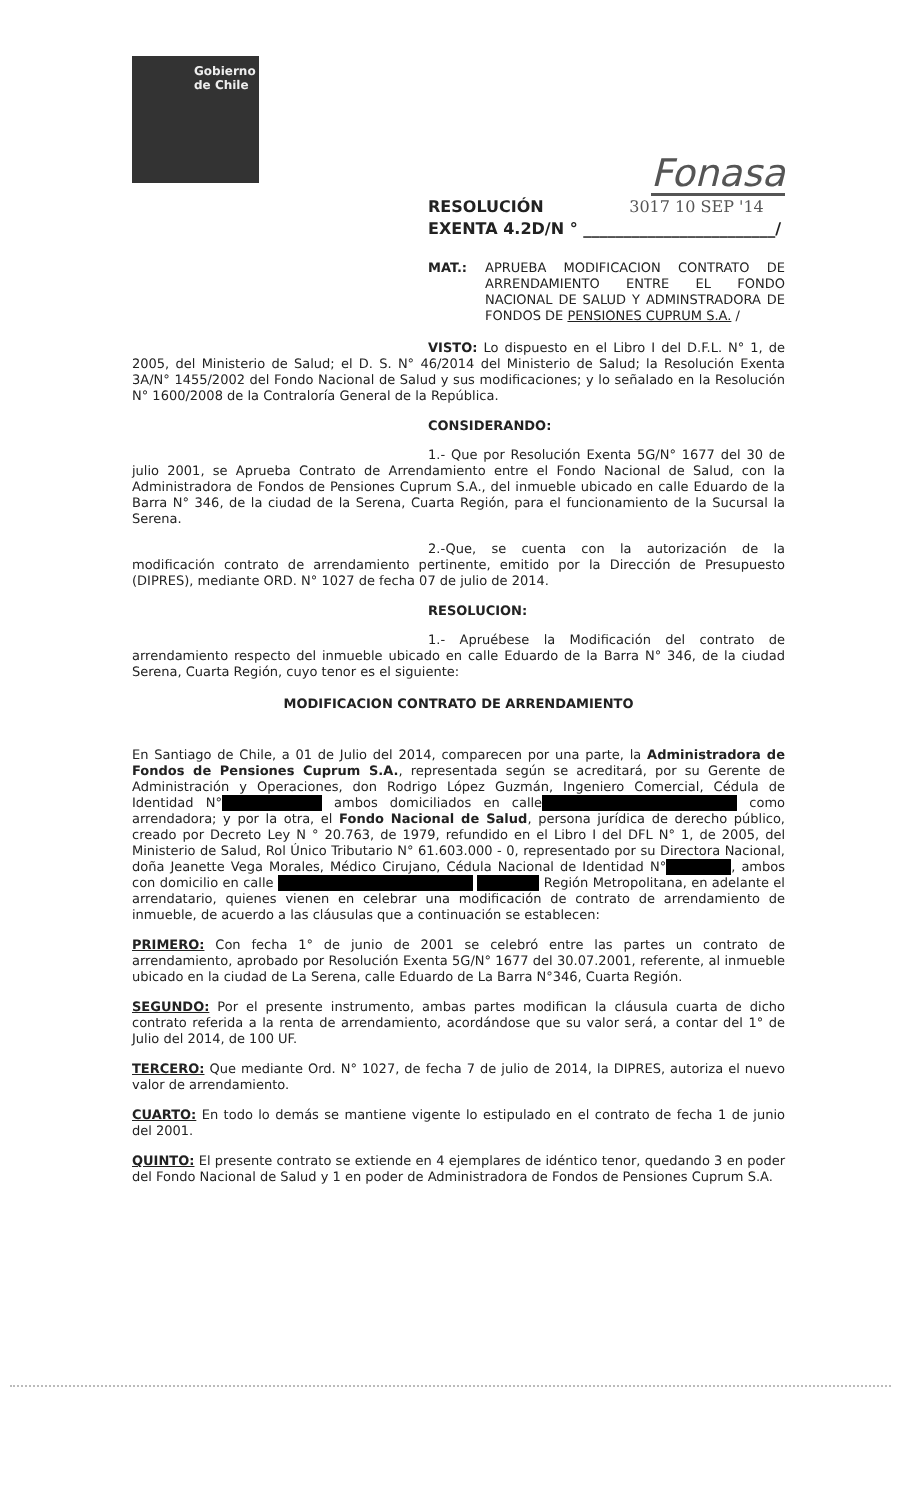Gobierno
de Chile
Fonasa
RESOLUCIÓN 3017 10 SEP '14
EXENTA 4.2D/N ° ________________________/
MAT.: APRUEBA MODIFICACION CONTRATO DE ARRENDAMIENTO ENTRE EL FONDO NACIONAL DE SALUD Y ADMINSTRADORA DE FONDOS DE PENSIONES CUPRUM S.A. /
VISTO: Lo dispuesto en el Libro I del D.F.L. N° 1, de 2005, del Ministerio de Salud; el D. S. N° 46/2014 del Ministerio de Salud; la Resolución Exenta 3A/N° 1455/2002 del Fondo Nacional de Salud y sus modificaciones; y lo señalado en la Resolución N° 1600/2008 de la Contraloría General de la República.
CONSIDERANDO:
1.- Que por Resolución Exenta 5G/N° 1677 del 30 de julio 2001, se Aprueba Contrato de Arrendamiento entre el Fondo Nacional de Salud, con la Administradora de Fondos de Pensiones Cuprum S.A., del inmueble ubicado en calle Eduardo de la Barra N° 346, de la ciudad de la Serena, Cuarta Región, para el funcionamiento de la Sucursal la Serena.
2.-Que, se cuenta con la autorización de la modificación contrato de arrendamiento pertinente, emitido por la Dirección de Presupuesto (DIPRES), mediante ORD. N° 1027 de fecha 07 de julio de 2014.
RESOLUCION:
1.- Apruébese la Modificación del contrato de arrendamiento respecto del inmueble ubicado en calle Eduardo de la Barra N° 346, de la ciudad Serena, Cuarta Región, cuyo tenor es el siguiente:
MODIFICACION CONTRATO DE ARRENDAMIENTO
En Santiago de Chile, a 01 de Julio del 2014, comparecen por una parte, la Administradora de Fondos de Pensiones Cuprum S.A., representada según se acreditará, por su Gerente de Administración y Operaciones, don Rodrigo López Guzmán, Ingeniero Comercial, Cédula de Identidad N° ambos domiciliados en calle como arrendadora; y por la otra, el Fondo Nacional de Salud, persona jurídica de derecho público, creado por Decreto Ley N ° 20.763, de 1979, refundido en el Libro I del DFL N° 1, de 2005, del Ministerio de Salud, Rol Único Tributario N° 61.603.000 - 0, representado por su Directora Nacional, doña Jeanette Vega Morales, Médico Cirujano, Cédula Nacional de Identidad N° , ambos con domicilio en calle Región Metropolitana, en adelante el arrendatario, quienes vienen en celebrar una modificación de contrato de arrendamiento de inmueble, de acuerdo a las cláusulas que a continuación se establecen:
PRIMERO: Con fecha 1° de junio de 2001 se celebró entre las partes un contrato de arrendamiento, aprobado por Resolución Exenta 5G/N° 1677 del 30.07.2001, referente, al inmueble ubicado en la ciudad de La Serena, calle Eduardo de La Barra N°346, Cuarta Región.
SEGUNDO: Por el presente instrumento, ambas partes modifican la cláusula cuarta de dicho contrato referida a la renta de arrendamiento, acordándose que su valor será, a contar del 1° de Julio del 2014, de 100 UF.
TERCERO: Que mediante Ord. N° 1027, de fecha 7 de julio de 2014, la DIPRES, autoriza el nuevo valor de arrendamiento.
CUARTO: En todo lo demás se mantiene vigente lo estipulado en el contrato de fecha 1 de junio del 2001.
QUINTO: El presente contrato se extiende en 4 ejemplares de idéntico tenor, quedando 3 en poder del Fondo Nacional de Salud y 1 en poder de Administradora de Fondos de Pensiones Cuprum S.A.